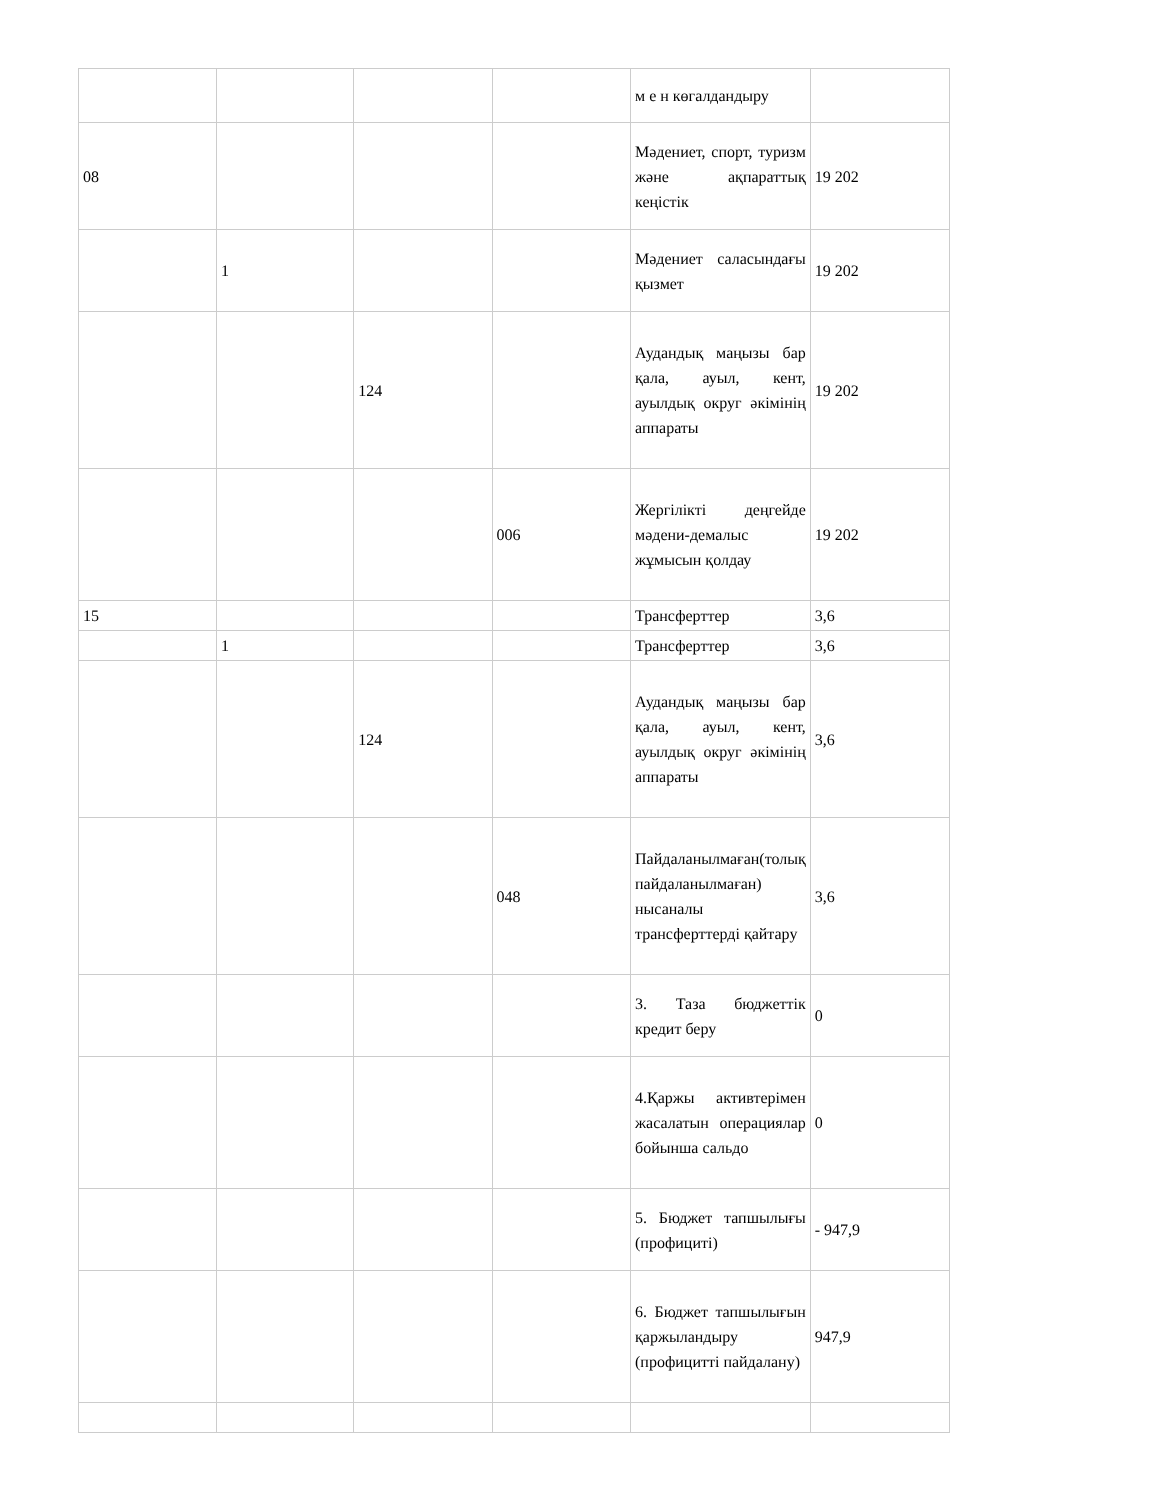| | | | | м е н көгалдандыру | |
| 08 | | | | Мәдениет, спорт, туризм және ақпараттық кеңістік | 19 202 |
| | 1 | | | Мәдениет саласындағы қызмет | 19 202 |
| | | 124 | | Аудандық маңызы бар қала, ауыл, кент, ауылдық округ әкімінің аппараты | 19 202 |
| | | | 006 | Жергілікті деңгейде мәдени-демалыс жұмысын қолдау | 19 202 |
| 15 | | | | Трансферттер | 3,6 |
| | 1 | | | Трансферттер | 3,6 |
| | | 124 | | Аудандық маңызы бар қала, ауыл, кент, ауылдық округ әкімінің аппараты | 3,6 |
| | | | 048 | Пайдаланылмаған(толық пайдаланылмаған) нысаналы трансферттерді қайтару | 3,6 |
| | | | | 3. Таза бюджеттік кредит беру | 0 |
| | | | | 4.Қаржы активтерімен жасалатын операциялар бойынша сальдо | 0 |
| | | | | 5. Бюджет тапшылығы (профициті) | - 947,9 |
| | | | | 6. Бюджет тапшылығын қаржыландыру (профицитті пайдалану) | 947,9 |